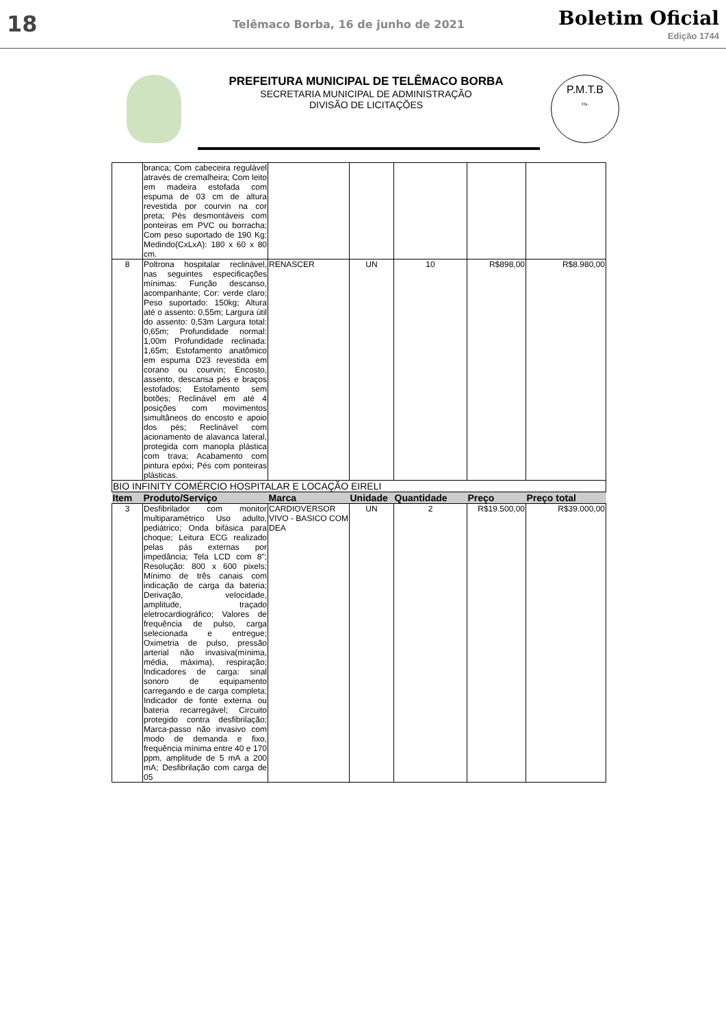18
Telêmaco Borba, 16 de junho de 2021
Boletim Oficial
Edição 1744
PREFEITURA MUNICIPAL DE TELÊMACO BORBA
SECRETARIA MUNICIPAL DE ADMINISTRAÇÃO
DIVISÃO DE LICITAÇÕES
P.M.T.B
Fls.
| | branca; Com cabeceira regulável através de cremalheira; Com leito em madeira estofada com espuma de 03 cm de altura revestida por courvin na cor preta; Pés desmontáveis com ponteiras em PVC ou borracha; Com peso suportado de 190 Kg; Medindo(CxLxA): 180 x 60 x 80 cm. | | | | | |
| 8 | Poltrona hospitalar reclinável, nas seguintes especificações mínimas: Função descanso, acompanhante; Cor: verde claro; Peso suportado: 150kg; Altura até o assento: 0,55m; Largura útil do assento: 0,53m Largura total: 0,65m; Profundidade normal: 1,00m Profundidade reclinada: 1,65m; Estofamento anatômico em espuma D23 revestida em corano ou courvin; Encosto, assento, descansa pés e braços estofados; Estofamento sem botões; Reclinável em até 4 posições com movimentos simultâneos do encosto e apoio dos pés; Reclinável com acionamento de alavanca lateral, protegida com manopla plástica com trava; Acabamento com pintura epóxi; Pés com ponteiras plásticas. | RENASCER | UN | 10 | R$898,00 | R$8.980,00 |
| BIO INFINITY COMÉRCIO HOSPITALAR E LOCAÇÃO EIRELI | | | | | | |
| Item | Produto/Serviço | Marca | Unidade | Quantidade | Preço | Preço total |
| 3 | Desfibrilador com monitor multiparamétrico Uso adulto, pediátrico; Onda bifásica para choque; Leitura ECG realizado pelas pás externas por impedância; Tela LCD com 8"; Resolução: 800 x 600 pixels; Mínimo de três canais com indicação de carga da bateria; Derivação, velocidade, amplitude, traçado eletrocardiográfico; Valores de frequência de pulso, carga selecionada e entregue; Oximetria de pulso, pressão arterial não invasiva(mínima, média, máxima), respiração; Indicadores de carga: sinal sonoro de equipamento carregando e de carga completa; Indicador de fonte externa ou bateria recarregável; Circuito protegido contra desfibrilação; Marca-passo não invasivo com modo de demanda e fixo, frequência mínima entre 40 e 170 ppm, amplitude de 5 mA a 200 mA; Desfibrilação com carga de 05 | CARDIOVERSOR VIVO - BASICO COM DEA | UN | 2 | R$19.500,00 | R$39.000,00 |